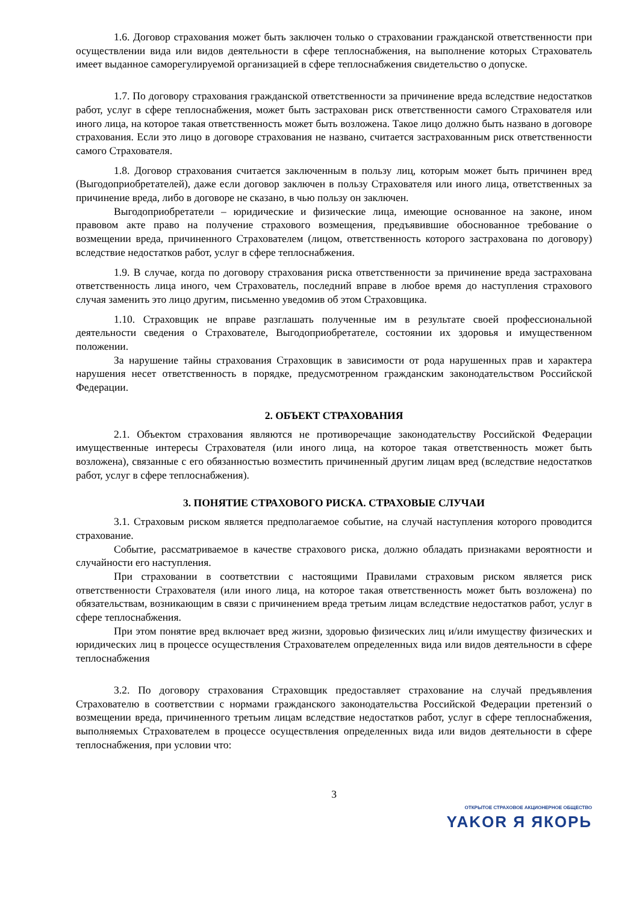1.6. Договор страхования может быть заключен только о страховании гражданской ответственности при осуществлении вида или видов деятельности в сфере теплоснабжения, на выполнение которых Страхователь имеет выданное саморегулируемой организацией в сфере теплоснабжения свидетельство о допуске.
1.7. По договору страхования гражданской ответственности за причинение вреда вследствие недостатков работ, услуг в сфере теплоснабжения, может быть застрахован риск ответственности самого Страхователя или иного лица, на которое такая ответственность может быть возложена. Такое лицо должно быть названо в договоре страхования. Если это лицо в договоре страхования не названо, считается застрахованным риск ответственности самого Страхователя.
1.8. Договор страхования считается заключенным в пользу лиц, которым может быть причинен вред (Выгодоприобретателей), даже если договор заключен в пользу Страхователя или иного лица, ответственных за причинение вреда, либо в договоре не сказано, в чью пользу он заключен.
Выгодоприобретатели – юридические и физические лица, имеющие основанное на законе, ином правовом акте право на получение страхового возмещения, предъявившие обоснованное требование о возмещении вреда, причиненного Страхователем (лицом, ответственность которого застрахована по договору) вследствие недостатков работ, услуг в сфере теплоснабжения.
1.9. В случае, когда по договору страхования риска ответственности за причинение вреда застрахована ответственность лица иного, чем Страхователь, последний вправе в любое время до наступления страхового случая заменить это лицо другим, письменно уведомив об этом Страховщика.
1.10. Страховщик не вправе разглашать полученные им в результате своей профессиональной деятельности сведения о Страхователе, Выгодоприобретателе, состоянии их здоровья и имущественном положении.
За нарушение тайны страхования Страховщик в зависимости от рода нарушенных прав и характера нарушения несет ответственность в порядке, предусмотренном гражданским законодательством Российской Федерации.
2. ОБЪЕКТ СТРАХОВАНИЯ
2.1. Объектом страхования являются не противоречащие законодательству Российской Федерации имущественные интересы Страхователя (или иного лица, на которое такая ответственность может быть возложена), связанные с его обязанностью возместить причиненный другим лицам вред (вследствие недостатков работ, услуг в сфере теплоснабжения).
3. ПОНЯТИЕ СТРАХОВОГО РИСКА. СТРАХОВЫЕ СЛУЧАИ
3.1. Страховым риском является предполагаемое событие, на случай наступления которого проводится страхование.
Событие, рассматриваемое в качестве страхового риска, должно обладать признаками вероятности и случайности его наступления.
При страховании в соответствии с настоящими Правилами страховым риском является риск ответственности Страхователя (или иного лица, на которое такая ответственность может быть возложена) по обязательствам, возникающим в связи с причинением вреда третьим лицам вследствие недостатков работ, услуг в сфере теплоснабжения.
При этом понятие вред включает вред жизни, здоровью физических лиц и/или имуществу физических и юридических лиц в процессе осуществления Страхователем определенных вида или видов деятельности в сфере теплоснабжения
3.2. По договору страхования Страховщик предоставляет страхование на случай предъявления Страхователю в соответствии с нормами гражданского законодательства Российской Федерации претензий о возмещении вреда, причиненного третьим лицам вследствие недостатков работ, услуг в сфере теплоснабжения, выполняемых Страхователем в процессе осуществления определенных вида или видов деятельности в сфере теплоснабжения, при условии что:
3
ОТКРЫТОЕ СТРАХОВОЕ АКЦИОНЕРНОЕ ОБЩЕСТВО
YAKOR Я ЯКОРЬ